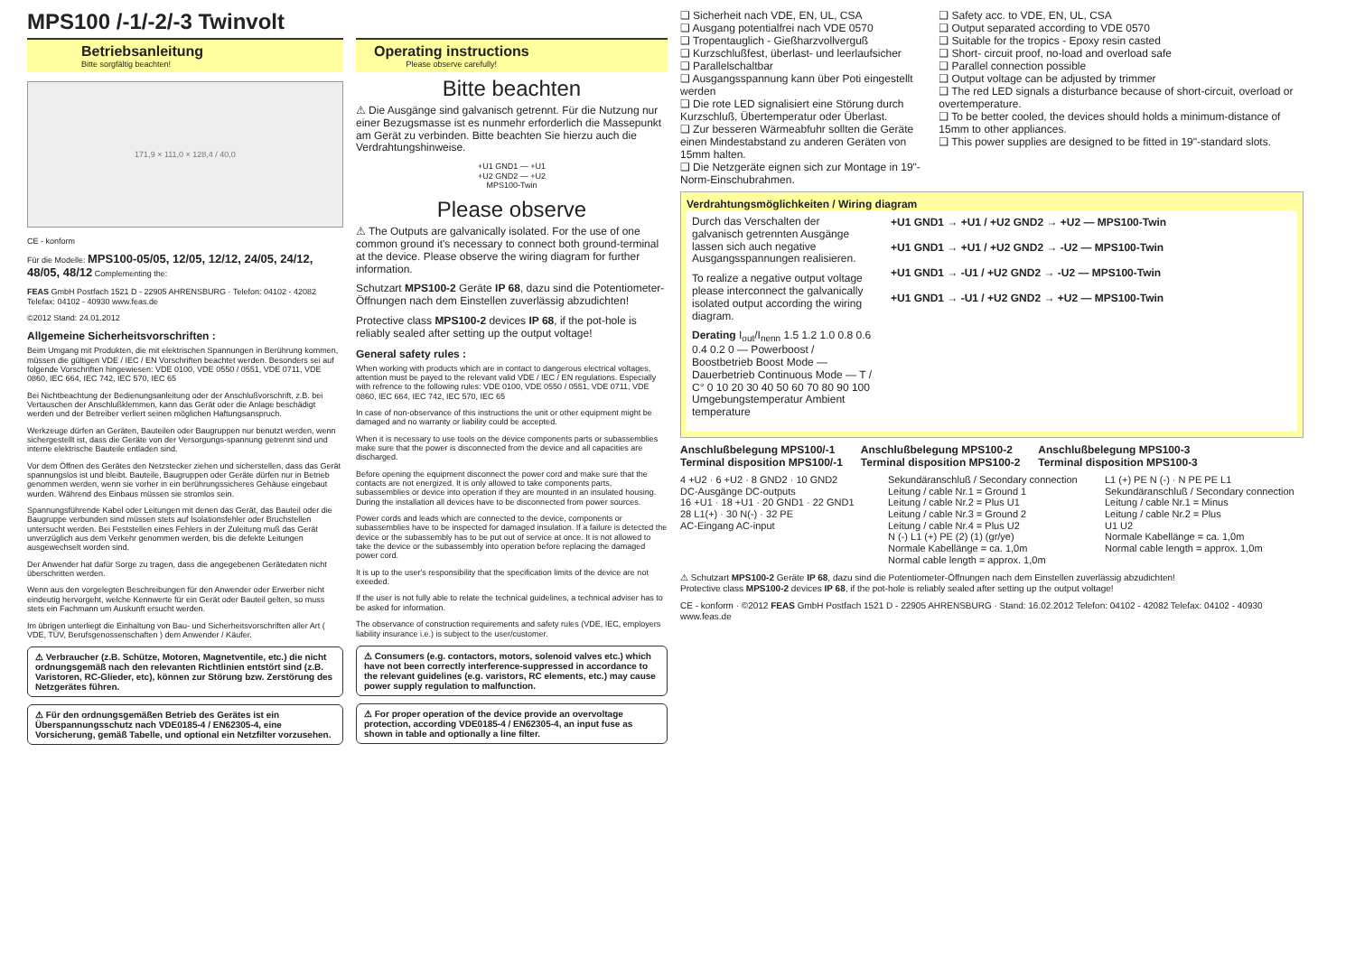MPS100 /-1/-2/-3 Twinvolt
Betriebsanleitung
Bitte sorgfältig beachten!
171,9 × 111,0 × 128,4 / 40,0
CE - konform
Für die Modelle: MPS100-05/05, 12/05, 12/12, 24/05, 24/12, 48/05, 48/12 Complementing the:
FEAS GmbH Postfach 1521 D - 22905 AHRENSBURG · Telefon: 04102 - 42082 Telefax: 04102 - 40930 www.feas.de
©2012 Stand: 24.01.2012
Allgemeine Sicherheitsvorschriften :
Beim Umgang mit Produkten, die mit elektrischen Spannungen in Berührung kommen, müssen die gültigen VDE / IEC / EN Vorschriften beachtet werden. Besonders sei auf folgende Vorschriften hingewiesen: VDE 0100, VDE 0550 / 0551, VDE 0711, VDE 0860, IEC 664, IEC 742, IEC 570, IEC 65
Bei Nichtbeachtung der Bedienungsanleitung oder der Anschlußvorschrift, z.B. bei Vertauschen der Anschlußklemmen, kann das Gerät oder die Anlage beschädigt werden und der Betreiber verliert seinen möglichen Haftungsanspruch.
Werkzeuge dürfen an Geräten, Bauteilen oder Baugruppen nur benutzt werden, wenn sichergestellt ist, dass die Geräte von der Versorgungs-spannung getrennt sind und interne elektrische Bauteile entladen sind.
Vor dem Öffnen des Gerätes den Netzstecker ziehen und sicherstellen, dass das Gerät spannungslos ist und bleibt. Bauteile, Baugruppen oder Geräte dürfen nur in Betrieb genommen werden, wenn sie vorher in ein berührungssicheres Gehäuse eingebaut wurden. Während des Einbaus müssen sie stromlos sein.
Spannungsführende Kabel oder Leitungen mit denen das Gerät, das Bauteil oder die Baugruppe verbunden sind müssen stets auf Isolationsfehler oder Bruchstellen untersucht werden. Bei Feststellen eines Fehlers in der Zuleitung muß das Gerät unverzüglich aus dem Verkehr genommen werden, bis die defekte Leitungen ausgewechselt worden sind.
Der Anwender hat dafür Sorge zu tragen, dass die angegebenen Gerätedaten nicht überschritten werden.
Wenn aus den vorgelegten Beschreibungen für den Anwender oder Erwerber nicht eindeutig hervorgeht, welche Kennwerte für ein Gerät oder Bauteil gelten, so muss stets ein Fachmann um Auskunft ersucht werden.
Im übrigen unterliegt die Einhaltung von Bau- und Sicherheitsvorschriften aller Art ( VDE, TÜV, Berufsgenossenschaften ) dem Anwender / Käufer.
⚠ Verbraucher (z.B. Schütze, Motoren, Magnetventile, etc.) die nicht ordnungsgemäß nach den relevanten Richtlinien entstört sind (z.B. Varistoren, RC-Glieder, etc), können zur Störung bzw. Zerstörung des Netzgerätes führen.
⚠ Für den ordnungsgemäßen Betrieb des Gerätes ist ein Überspannungsschutz nach VDE0185-4 / EN62305-4, eine Vorsicherung, gemäß Tabelle, und optional ein Netzfilter vorzusehen.
Operating instructions
Please observe carefully!
Bitte beachten
⚠ Die Ausgänge sind galvanisch getrennt. Für die Nutzung nur einer Bezugsmasse ist es nunmehr erforderlich die Massepunkt am Gerät zu verbinden. Bitte beachten Sie hierzu auch die Verdrahtungshinweise.
+U1 GND1 — +U1
+U2 GND2 — +U2
MPS100-Twin
Please observe
⚠ The Outputs are galvanically isolated. For the use of one common ground it's necessary to connect both ground-terminal at the device. Please observe the wiring diagram for further information.
Schutzart MPS100-2 Geräte IP 68, dazu sind die Potentiometer-Öffnungen nach dem Einstellen zuverlässig abzudichten!
Protective class MPS100-2 devices IP 68, if the pot-hole is reliably sealed after setting up the output voltage!
General safety rules :
When working with products which are in contact to dangerous electrical voltages, attention must be payed to the relevant valid VDE / IEC / EN regulations. Especially with refrence to the following rules: VDE 0100, VDE 0550 / 0551, VDE 0711, VDE 0860, IEC 664, IEC 742, IEC 570, IEC 65
In case of non-observance of this instructions the unit or other equipment might be damaged and no warranty or liability could be accepted.
When it is necessary to use tools on the device components parts or subassemblies make sure that the power is disconnected from the device and all capacities are discharged.
Before opening the equipment disconnect the power cord and make sure that the contacts are not energized. It is only allowed to take components parts, subassemblies or device into operation if they are mounted in an insulated housing. During the installation all devices have to be disconnected from power sources.
Power cords and leads which are connected to the device, components or subassemblies have to be inspected for damaged insulation. If a failure is detected the device or the subassembly has to be put out of service at once. It is not allowed to take the device or the subassembly into operation before replacing the damaged power cord.
It is up to the user's responsibility that the specification limits of the device are not exeeded.
If the user is not fully able to relate the technical guidelines, a technical adviser has to be asked for information.
The observance of construction requirements and safety rules (VDE, IEC, employers liability insurance i.e.) is subject to the user/customer.
⚠ Consumers (e.g. contactors, motors, solenoid valves etc.) which have not been correctly interference-suppressed in accordance to the relevant guidelines (e.g. varistors, RC elements, etc.) may cause power supply regulation to malfunction.
⚠ For proper operation of the device provide an overvoltage protection, according VDE0185-4 / EN62305-4, an input fuse as shown in table and optionally a line filter.
❑ Sicherheit nach VDE, EN, UL, CSA
❑ Ausgang potentialfrei nach VDE 0570
❑ Tropentauglich - Gießharzvollverguß
❑ Kurzschlußfest, überlast- und leerlaufsicher
❑ Parallelschaltbar
❑ Ausgangsspannung kann über Poti eingestellt werden
❑ Die rote LED signalisiert eine Störung durch Kurzschluß, Übertemperatur oder Überlast.
❑ Zur besseren Wärmeabfuhr sollten die Geräte einen Mindestabstand zu anderen Geräten von 15mm halten.
❑ Die Netzgeräte eignen sich zur Montage in 19"-Norm-Einschubrahmen.
❑ Safety acc. to VDE, EN, UL, CSA
❑ Output separated according to VDE 0570
❑ Suitable for the tropics - Epoxy resin casted
❑ Short- circuit proof, no-load and overload safe
❑ Parallel connection possible
❑ Output voltage can be adjusted by trimmer
❑ The red LED signals a disturbance because of short-circuit, overload or overtemperature.
❑ To be better cooled, the devices should holds a minimum-distance of 15mm to other appliances.
❑ This power supplies are designed to be fitted in 19"-standard slots.
Verdrahtungsmöglichkeiten / Wiring diagram
Durch das Verschalten der galvanisch getrennten Ausgänge lassen sich auch negative Ausgangsspannungen realisieren.
To realize a negative output voltage please interconnect the galvanically isolated output according the wiring diagram.
Derating I<sub>out</sub>/I<sub>nenn</sub> 1.5 1.2 1.0 0.8 0.6 0.4 0.2 0 — Powerboost / Boostbetrieb Boost Mode — Dauerbetrieb Continuous Mode — T / C° 0 10 20 30 40 50 60 70 80 90 100 Umgebungstemperatur Ambient temperature
+U1 GND1 → +U1 / +U2 GND2 → +U2 — MPS100-Twin
+U1 GND1 → +U1 / +U2 GND2 → -U2 — MPS100-Twin
+U1 GND1 → -U1 / +U2 GND2 → -U2 — MPS100-Twin
+U1 GND1 → -U1 / +U2 GND2 → +U2 — MPS100-Twin
Anschlußbelegung MPS100/-1
Terminal disposition MPS100/-1
Anschlußbelegung MPS100-2
Terminal disposition MPS100-2
Anschlußbelegung MPS100-3
Terminal disposition MPS100-3
4 +U2 · 6 +U2 · 8 GND2 · 10 GND2
DC-Ausgänge DC-outputs
16 +U1 · 18 +U1 · 20 GND1 · 22 GND1
28 L1(+) · 30 N(-) · 32 PE
AC-Eingang AC-input
Sekundäranschluß / Secondary connection
Leitung / cable Nr.1 = Ground 1
Leitung / cable Nr.2 = Plus U1
Leitung / cable Nr.3 = Ground 2
Leitung / cable Nr.4 = Plus U2
N (-) L1 (+) PE (2) (1) (gr/ye)
Normale Kabellänge = ca. 1,0m
Normal cable length = approx. 1,0m
L1 (+) PE N (-) · N PE PE L1
Sekundäranschluß / Secondary connection
Leitung / cable Nr.1 = Minus
Leitung / cable Nr.2 = Plus
U1 U2
Normale Kabellänge = ca. 1,0m
Normal cable length = approx. 1,0m
⚠ Schutzart MPS100-2 Geräte IP 68, dazu sind die Potentiometer-Öffnungen nach dem Einstellen zuverlässig abzudichten!
Protective class MPS100-2 devices IP 68, if the pot-hole is reliably sealed after setting up the output voltage!
CE - konform · ©2012 FEAS GmbH Postfach 1521 D - 22905 AHRENSBURG · Stand: 16.02.2012 Telefon: 04102 - 42082 Telefax: 04102 - 40930 www.feas.de